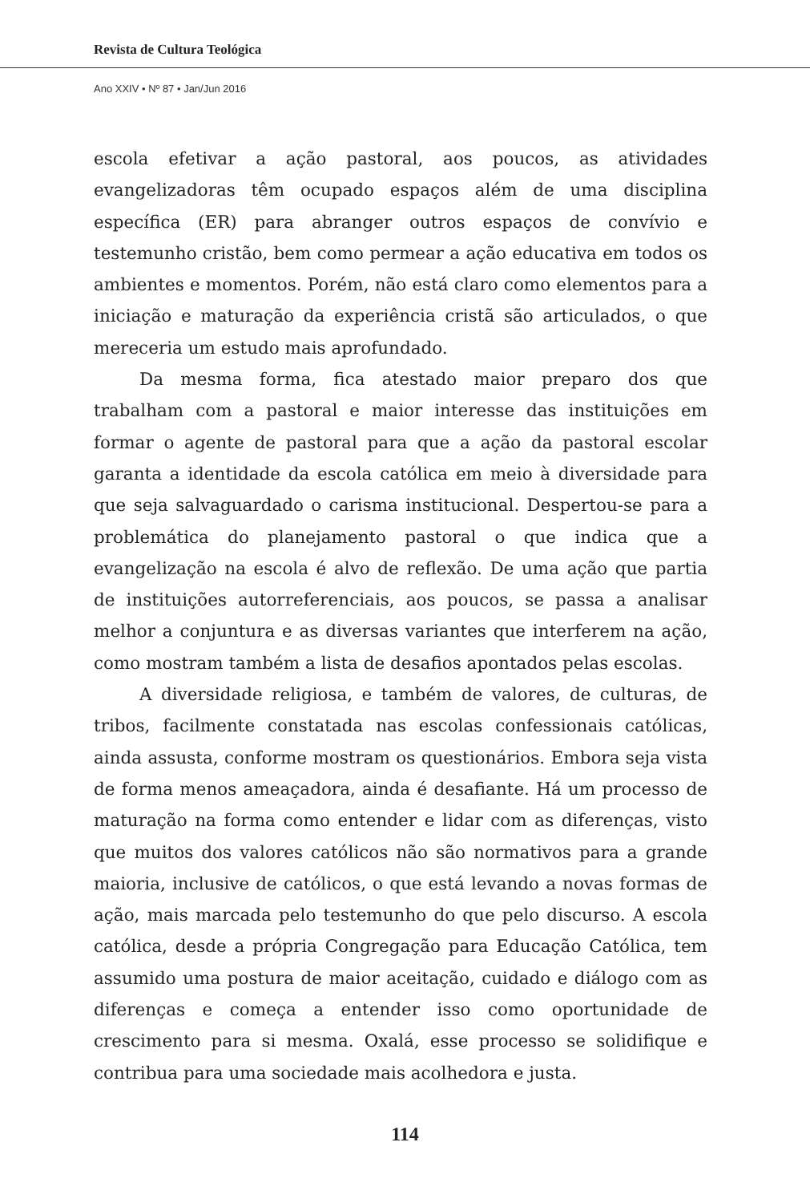Revista de Cultura Teológica
Ano XXIV • Nº 87 • Jan/Jun 2016
escola efetivar a ação pastoral, aos poucos, as atividades evangelizadoras têm ocupado espaços além de uma disciplina específica (ER) para abranger outros espaços de convívio e testemunho cristão, bem como permear a ação educativa em todos os ambientes e momentos. Porém, não está claro como elementos para a iniciação e maturação da experiência cristã são articulados, o que mereceria um estudo mais aprofundado.
Da mesma forma, fica atestado maior preparo dos que trabalham com a pastoral e maior interesse das instituições em formar o agente de pastoral para que a ação da pastoral escolar garanta a identidade da escola católica em meio à diversidade para que seja salvaguardado o carisma institucional. Despertou-se para a problemática do planejamento pastoral o que indica que a evangelização na escola é alvo de reflexão. De uma ação que partia de instituições autorreferenciais, aos poucos, se passa a analisar melhor a conjuntura e as diversas variantes que interferem na ação, como mostram também a lista de desafios apontados pelas escolas.
A diversidade religiosa, e também de valores, de culturas, de tribos, facilmente constatada nas escolas confessionais católicas, ainda assusta, conforme mostram os questionários. Embora seja vista de forma menos ameaçadora, ainda é desafiante. Há um processo de maturação na forma como entender e lidar com as diferenças, visto que muitos dos valores católicos não são normativos para a grande maioria, inclusive de católicos, o que está levando a novas formas de ação, mais marcada pelo testemunho do que pelo discurso. A escola católica, desde a própria Congregação para Educação Católica, tem assumido uma postura de maior aceitação, cuidado e diálogo com as diferenças e começa a entender isso como oportunidade de crescimento para si mesma. Oxalá, esse processo se solidifique e contribua para uma sociedade mais acolhedora e justa.
114